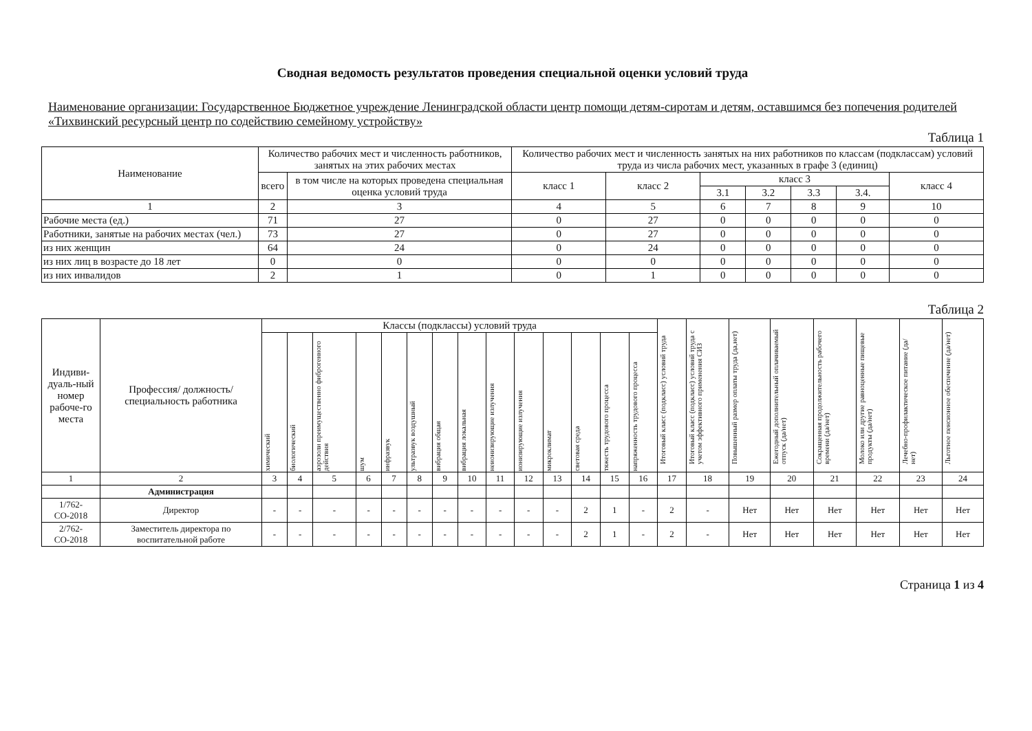Сводная ведомость результатов проведения специальной оценки условий труда
Наименование организации: Государственное Бюджетное учреждение Ленинградской области центр помощи детям-сиротам и детям, оставшимся без попечения родителей «Тихвинский ресурсный центр по содействию семейному устройству»
Таблица 1
| Наименование | Количество рабочих мест и численность работников, занятых на этих рабочих местах | | Количество рабочих мест и численность занятых на них работников по классам (подклассам) условий труда из числа рабочих мест, указанных в графе 3 (единиц) | | | | | | |
| --- | --- | --- | --- | --- | --- | --- | --- | --- | --- |
| | всего | в том числе на которых проведена специальная оценка условий труда | класс 1 | класс 2 | класс 3 | | | | класс 4 |
| | | | | | 3.1 | 3.2 | 3.3 | 3.4. | |
| 1 | 2 | 3 | 4 | 5 | 6 | 7 | 8 | 9 | 10 |
| Рабочие места (ед.) | 71 | 27 | 0 | 27 | 0 | 0 | 0 | 0 | 0 |
| Работники, занятые на рабочих местах (чел.) | 73 | 27 | 0 | 27 | 0 | 0 | 0 | 0 | 0 |
| из них женщин | 64 | 24 | 0 | 24 | 0 | 0 | 0 | 0 | 0 |
| из них лиц в возрасте до 18 лет | 0 | 0 | 0 | 0 | 0 | 0 | 0 | 0 | 0 |
| из них инвалидов | 2 | 1 | 0 | 1 | 0 | 0 | 0 | 0 | 0 |
Таблица 2
| Индиви-дуаль-ный номер рабоче-го места | Профессия/ должность/ специальность работника | Классы (подклассы) условий труда | | | | | | | | | | | | | | Итоговый класс (подкласс) условий труда | Итоговый класс (подкласс) условий труда с учетом эффективного применения СИЗ | Повышенный размер оплаты труда (да,нет) | Ежегодный дополнительный оплачиваемый отпуск (да/нет) | Сокращенная продолжительность рабочего времени (да/нет) | Молоко или другие равноценные пищевые продукты (да/нет) | Лечебно-профилактическое питание (да/нет) | Льготное пенсионное обеспечение (да/нет) |
| --- | --- | --- | --- | --- | --- | --- | --- | --- | --- | --- | --- | --- | --- | --- | --- | --- | --- | --- | --- | --- | --- | --- | --- |
| | | химический | биологический | аэрозоли преимущественно фиброгенного действия | шум | инфразвук | ультразвук воздушный | вибрация общая | вибрация локальная | неионизирующие излучения | ионизирующие излучения | микроклимат | световая среда | тяжесть трудового процесса | напряженность трудового процесса | | | | | | | | |
| 1 | 2 | 3 | 4 | 5 | 6 | 7 | 8 | 9 | 10 | 11 | 12 | 13 | 14 | 15 | 16 | 17 | 18 | 19 | 20 | 21 | 22 | 23 | 24 |
| | Администрация | | | | | | | | | | | | | | | | | | | | | | |
| 1/762-СО-2018 | Директор | - | - | - | - | - | - | - | - | - | - | - | 2 | 1 | - | 2 | - | Нет | Нет | Нет | Нет | Нет | Нет |
| 2/762-СО-2018 | Заместитель директора по воспитательной работе | - | - | - | - | - | - | - | - | - | - | - | 2 | 1 | - | 2 | - | Нет | Нет | Нет | Нет | Нет | Нет |
Страница 1 из 4